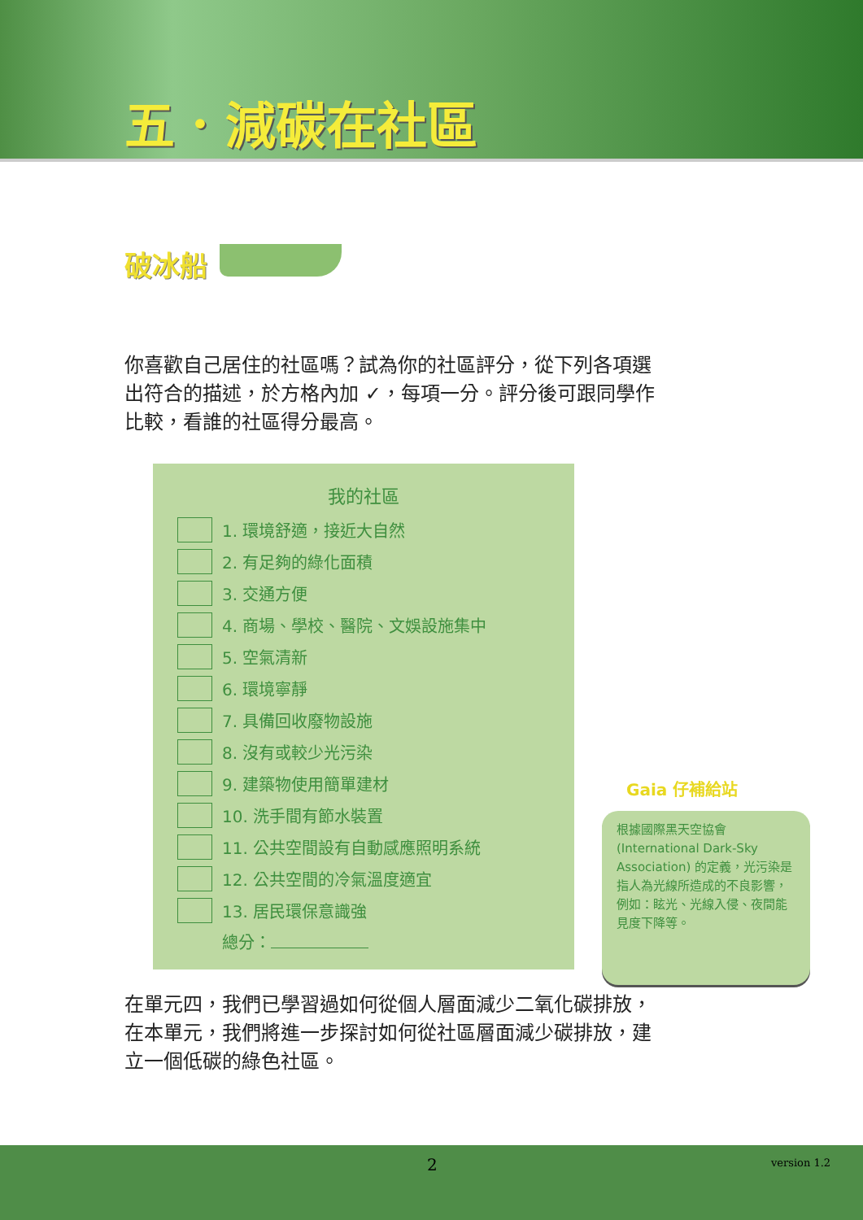五．減碳在社區
破冰船
你喜歡自己居住的社區嗎？試為你的社區評分，從下列各項選出符合的描述，於方格內加 ✓，每項一分。評分後可跟同學作比較，看誰的社區得分最高。
我的社區
1. 環境舒適，接近大自然
2. 有足夠的綠化面積
3. 交通方便
4. 商場、學校、醫院、文娛設施集中
5. 空氣清新
6. 環境寧靜
7. 具備回收廢物設施
8. 沒有或較少光污染
9. 建築物使用簡單建材
10. 洗手間有節水裝置
11. 公共空間設有自動感應照明系統
12. 公共空間的冷氣溫度適宜
13. 居民環保意識強
總分：
Gaia 仔補給站
根據國際黑天空協會 (International Dark-Sky Association) 的定義，光污染是指人為光線所造成的不良影響，例如：眩光、光線入侵、夜間能見度下降等。
在單元四，我們已學習過如何從個人層面減少二氧化碳排放，在本單元，我們將進一步探討如何從社區層面減少碳排放，建立一個低碳的綠色社區。
2 version 1.2